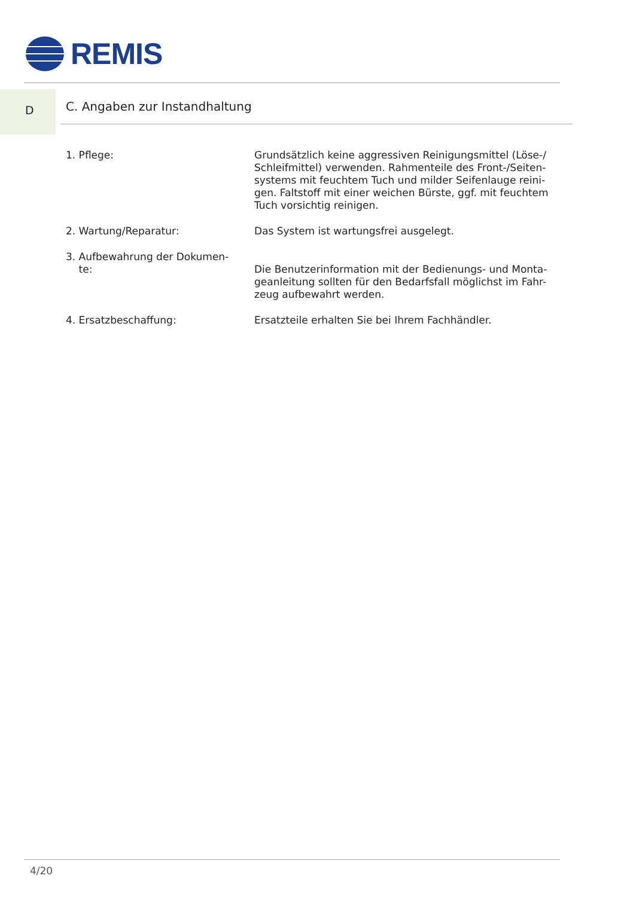REMIS
D C. Angaben zur Instandhaltung
1. Pflege: Grundsätzlich keine aggressiven Reinigungsmittel (Löse-/ Schleifmittel) verwenden. Rahmenteile des Front-/Seiten-systems mit feuchtem Tuch und milder Seifenlauge reini-gen. Faltstoff mit einer weichen Bürste, ggf. mit feuchtem Tuch vorsichtig reinigen.
2. Wartung/Reparatur: Das System ist wartungsfrei ausgelegt.
3. Aufbewahrung der Dokumen-
te:
Die Benutzerinformation mit der Bedienungs- und Monta-geanleitung sollten für den Bedarfsfall möglichst im Fahr-zeug aufbewahrt werden.
4. Ersatzbeschaffung: Ersatzteile erhalten Sie bei Ihrem Fachhändler.
4/20